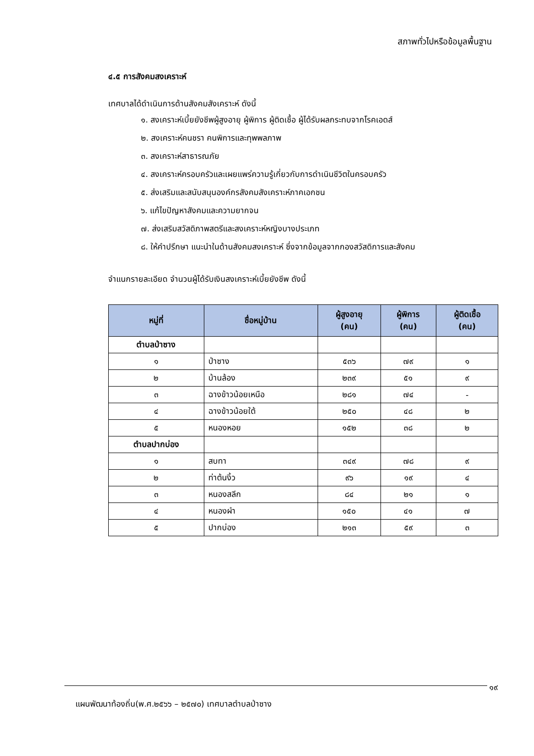สภาพทั่วไปหรือข้อมูลพื้นฐาน
๔.๕ การสังคมสงเคราะห์
เทศบาลได้ดำเนินการด้านสังคมสังเคราะห์ ดังนี้
๑. สงเคราะห์เบี้ยยังชีพผู้สูงอายุ ผู้พิการ ผู้ติดเชื้อ ผู้ได้รับผลกระทบจากโรคเอดส์
๒. สงเคราะห์คนชรา คนพิการและทุพพลภาพ
๓. สงเคราะห์สาธารณภัย
๔. สงเคราะห์ครอบครัวและเผยแพร่ความรู้เกี่ยวกับการดำเนินชีวิตในครอบครัว
๕. ส่งเสริมและสนับสนุนองค์กรสังคมสังเคราะห์ภาคเอกชน
๖. แก้ไขปัญหาสังคมและความยากจน
๗. ส่งเสริมสวัสดิภาพสตรีและสงเคราะห์หญิงบางประเภท
๘. ให้คำปรึกษา แนะนำในด้านสังคมสงเคราะห์ ซึ่งจากข้อมูลจากกองสวัสดิการและสังคม
จำแนกรายละเอียด จำนวนผู้ได้รับเงินสงเคราะห์เบี้ยยังชีพ ดังนี้
| หมู่ที่ | ชื่อหมู่บ้าน | ผู้สูงอายุ (คน) | ผู้พิการ (คน) | ผู้ติดเชื้อ (คน) |
| --- | --- | --- | --- | --- |
| ตำบลป่าซาง | | | | |
| ๑ | ป่าซาง | ๕๓๖ | ๗๙ | ๑ |
| ๒ | บ้านล้อง | ๒๓๙ | ๕๑ | ๙ |
| ๓ | ฉางข้าวน้อยเหนือ | ๒๘๑ | ๗๔ | - |
| ๔ | ฉางข้าวน้อยใต้ | ๒๕๐ | ๔๘ | ๒ |
| ๕ | หนองหอย | ๑๕๒ | ๓๘ | ๒ |
| ตำบลปากบ่อง | | | | |
| ๑ | สบทา | ๓๔๙ | ๗๘ | ๙ |
| ๒ | ท่าต้นงิ้ว | ๙๖ | ๑๙ | ๔ |
| ๓ | หนองสลีก | ๘๔ | ๒๑ | ๑ |
| ๔ | หนองผำ | ๑๕๐ | ๔๑ | ๗ |
| ๕ | ปากบ่อง | ๒๑๓ | ๕๙ | ๓ |
๑๙
แผนพัฒนาท้องถิ่น(พ.ศ.๒๕๖๖ – ๒๕๗๐) เทศบาลตำบลป่าซาง